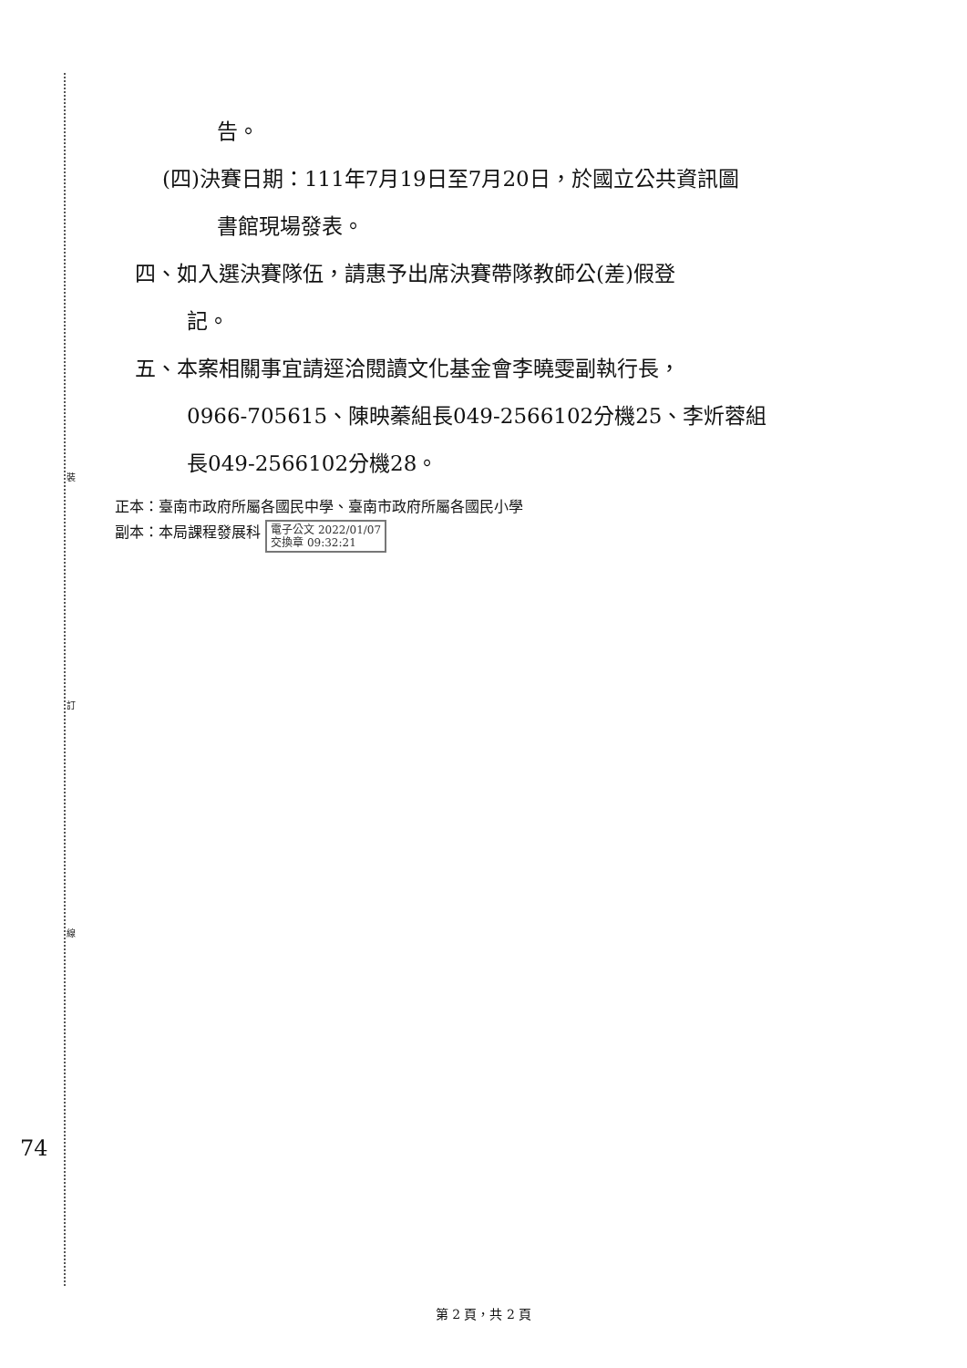裝
訂
線
告。
(四)決賽日期：111年7月19日至7月20日，於國立公共資訊圖
書館現場發表。
四、如入選決賽隊伍，請惠予出席決賽帶隊教師公(差)假登
記。
五、本案相關事宜請逕洽閱讀文化基金會李曉雯副執行長，
0966-705615、陳映蓁組長049-2566102分機25、李炘蓉組
長049-2566102分機28。
正本：臺南市政府所屬各國民中學、臺南市政府所屬各國民小學
副本：本局課程發展科 電子公文 2022/01/07
交換章 09:32:21
74
第 2 頁，共 2 頁